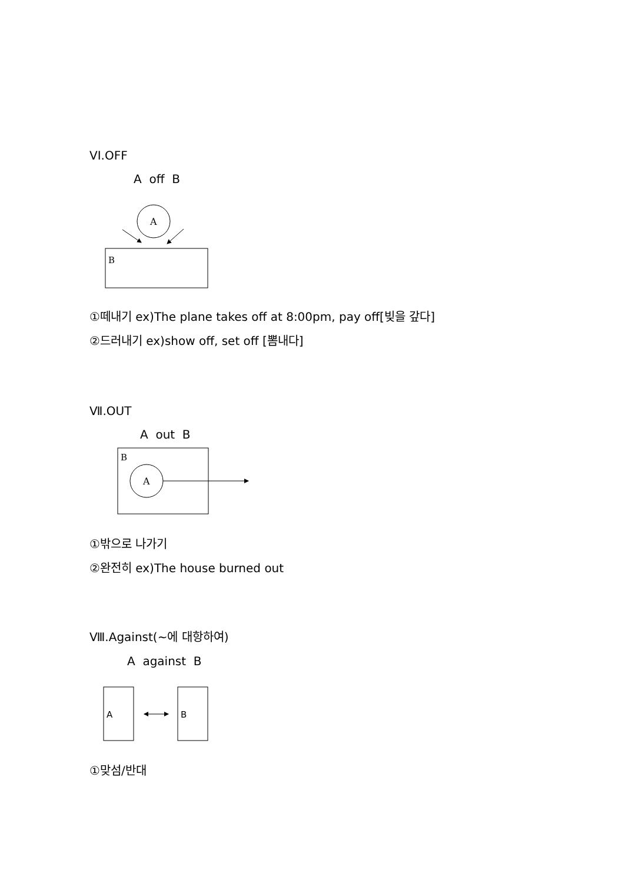VI.OFF
A off B
A
B
①떼내기 ex)The plane takes off at 8:00pm, pay off[빚을 갚다]
②드러내기 ex)show off, set off [뽐내다]
Ⅶ.OUT
A out B
B
A
①밖으로 나가기
②완전히 ex)The house burned out
Ⅷ.Against(~에 대항하여)
A against B
A
B
①맞섬/반대